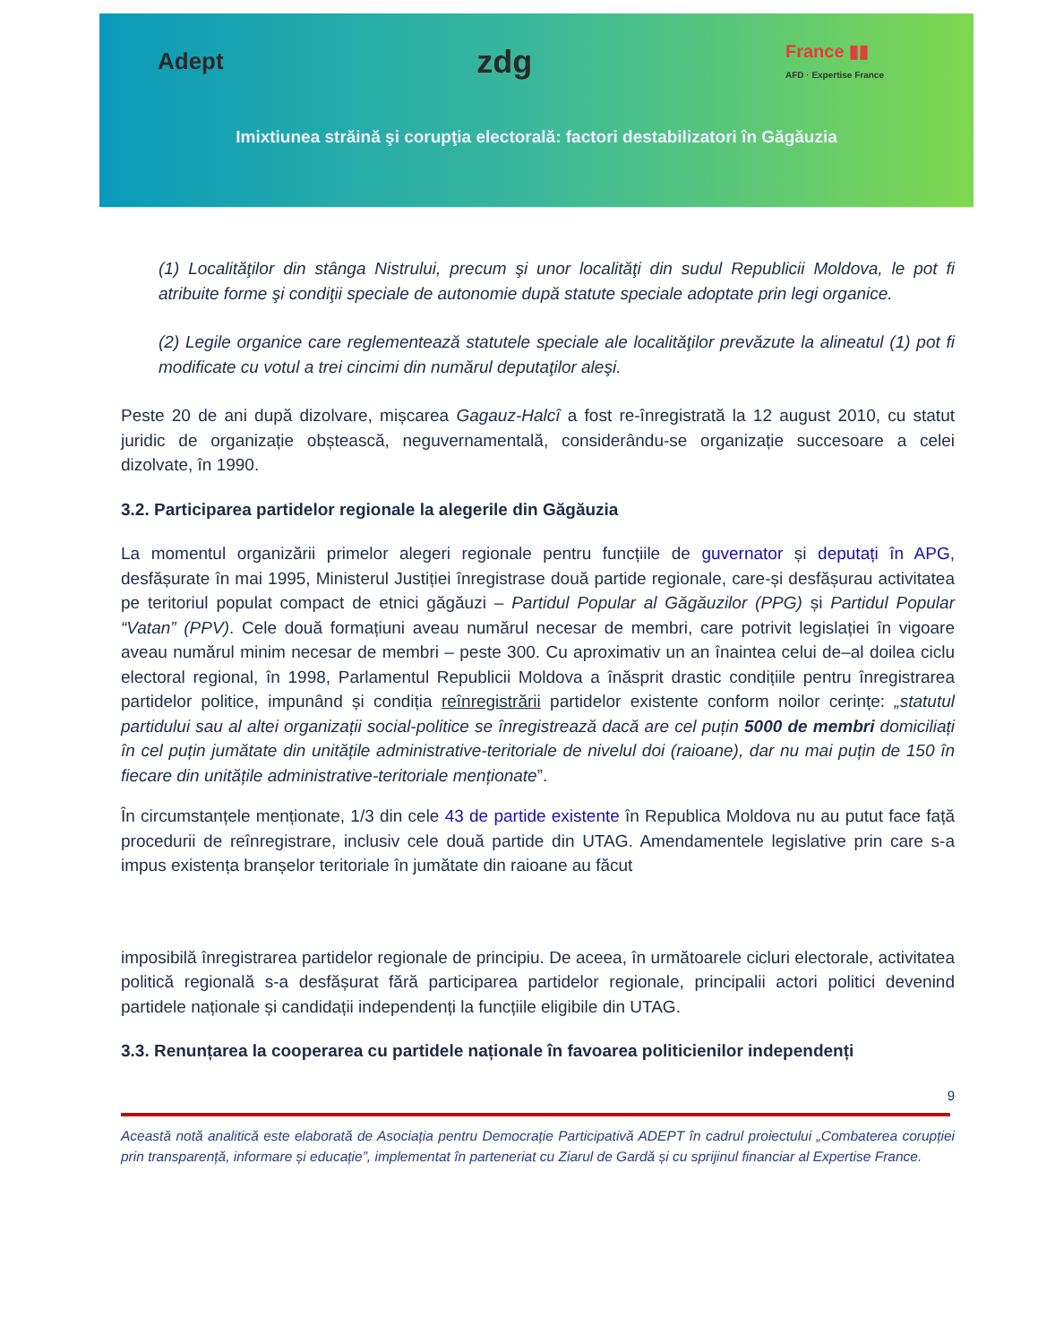Adept zdg France ▮▮
AFD · Expertise France
Imixtiunea străină şi corupţia electorală: factori destabilizatori în Găgăuzia
(1) Localităţilor din stânga Nistrului, precum şi unor localităţi din sudul Republicii Moldova, le pot fi atribuite forme şi condiţii speciale de autonomie după statute speciale adoptate prin legi organice.
(2) Legile organice care reglementează statutele speciale ale localităţilor prevăzute la alineatul (1) pot fi modificate cu votul a trei cincimi din numărul deputaţilor aleşi.
Peste 20 de ani după dizolvare, mișcarea Gagauz-Halcî a fost re-înregistrată la 12 august 2010, cu statut juridic de organizație obștească, neguvernamentală, considerându-se organizație succesoare a celei dizolvate, în 1990.
3.2. Participarea partidelor regionale la alegerile din Găgăuzia
La momentul organizării primelor alegeri regionale pentru funcțiile de guvernator și deputați în APG, desfășurate în mai 1995, Ministerul Justiției înregistrase două partide regionale, care-și desfășurau activitatea pe teritoriul populat compact de etnici găgăuzi – Partidul Popular al Găgăuzilor (PPG) și Partidul Popular “Vatan” (PPV). Cele două formațiuni aveau numărul necesar de membri, care potrivit legislației în vigoare aveau numărul minim necesar de membri – peste 300. Cu aproximativ un an înaintea celui de–al doilea ciclu electoral regional, în 1998, Parlamentul Republicii Moldova a înăsprit drastic condițiile pentru înregistrarea partidelor politice, impunând și condiția reînregistrării partidelor existente conform noilor cerințe: „statutul partidului sau al altei organizații social-politice se înregistrează dacă are cel puțin 5000 de membri domiciliați în cel puțin jumătate din unitățile administrative-teritoriale de nivelul doi (raioane), dar nu mai puțin de 150 în fiecare din unitățile administrative-teritoriale menționate”.
În circumstanțele menționate, 1/3 din cele 43 de partide existente în Republica Moldova nu au putut face față procedurii de reînregistrare, inclusiv cele două partide din UTAG. Amendamentele legislative prin care s-a impus existența branșelor teritoriale în jumătate din raioane au făcut
imposibilă înregistrarea partidelor regionale de principiu. De aceea, în următoarele cicluri electorale, activitatea politică regională s-a desfășurat fără participarea partidelor regionale, principalii actori politici devenind partidele naționale și candidații independenți la funcțiile eligibile din UTAG.
3.3. Renunțarea la cooperarea cu partidele naționale în favoarea politicienilor independenți
9
Această notă analitică este elaborată de Asociația pentru Democrație Participativă ADEPT în cadrul proiectului „Combaterea corupției prin transparență, informare și educație”, implementat în parteneriat cu Ziarul de Gardă și cu sprijinul financiar al Expertise France.